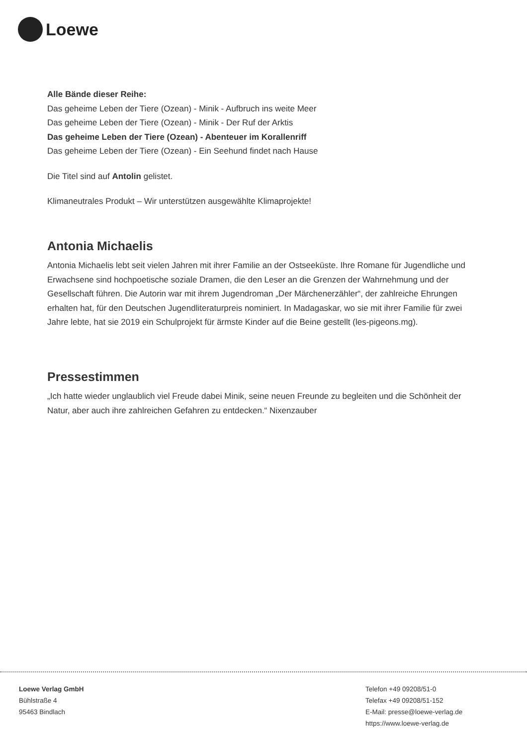Loewe
Alle Bände dieser Reihe:
Das geheime Leben der Tiere (Ozean) - Minik - Aufbruch ins weite Meer
Das geheime Leben der Tiere (Ozean) - Minik - Der Ruf der Arktis
Das geheime Leben der Tiere (Ozean) - Abenteuer im Korallenriff
Das geheime Leben der Tiere (Ozean) - Ein Seehund findet nach Hause
Die Titel sind auf Antolin gelistet.
Klimaneutrales Produkt – Wir unterstützen ausgewählte Klimaprojekte!
Antonia Michaelis
Antonia Michaelis lebt seit vielen Jahren mit ihrer Familie an der Ostseeküste. Ihre Romane für Jugendliche und Erwachsene sind hochpoetische soziale Dramen, die den Leser an die Grenzen der Wahrnehmung und der Gesellschaft führen. Die Autorin war mit ihrem Jugendroman „Der Märchenerzähler“, der zahlreiche Ehrungen erhalten hat, für den Deutschen Jugendliteraturpreis nominiert. In Madagaskar, wo sie mit ihrer Familie für zwei Jahre lebte, hat sie 2019 ein Schulprojekt für ärmste Kinder auf die Beine gestellt (les-pigeons.mg).
Pressestimmen
„Ich hatte wieder unglaublich viel Freude dabei Minik, seine neuen Freunde zu begleiten und die Schönheit der Natur, aber auch ihre zahlreichen Gefahren zu entdecken.“ Nixenzauber
Loewe Verlag GmbH
Bühlstraße 4
95463 Bindlach
Telefon +49 09208/51-0
Telefax +49 09208/51-152
E-Mail: presse@loewe-verlag.de
https://www.loewe-verlag.de